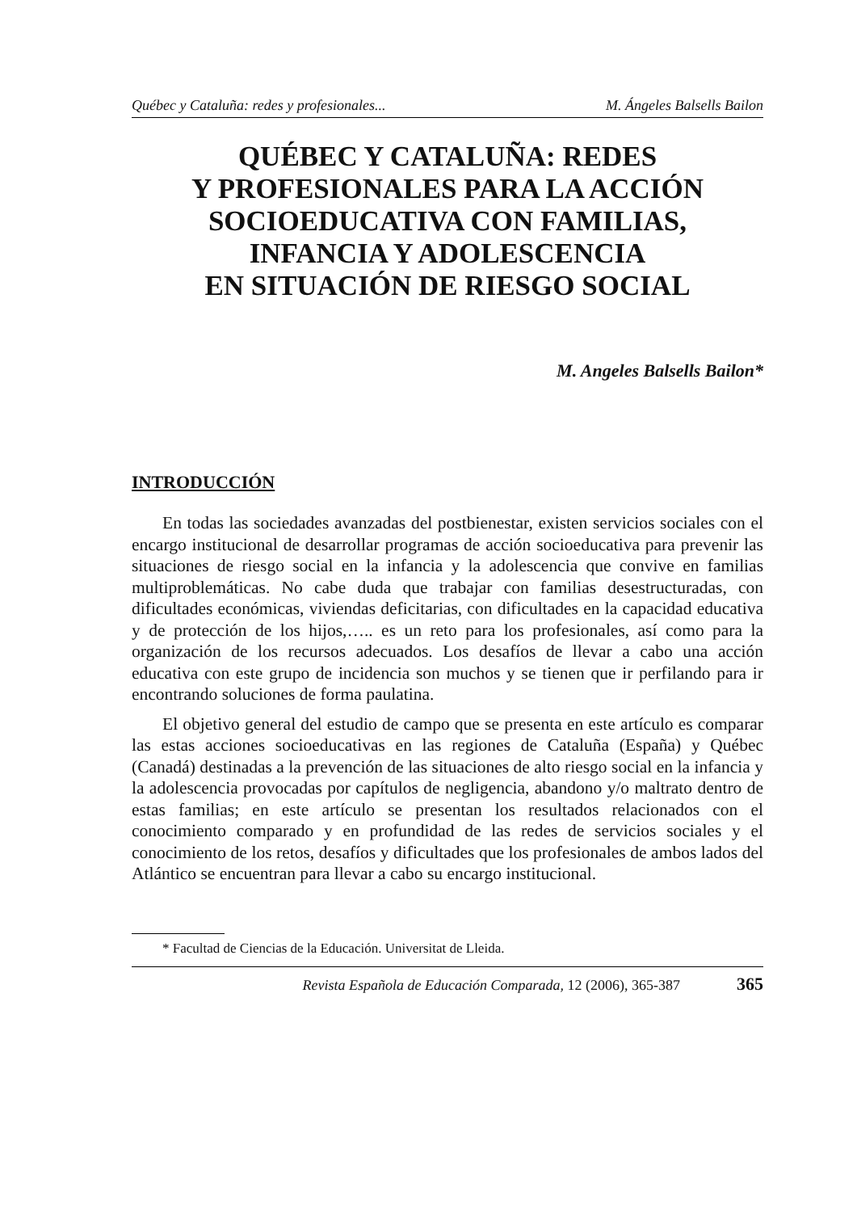Québec y Cataluña: redes y profesionales... M. Ángeles Balsells Bailon
QUÉBEC Y CATALUÑA: REDES
Y PROFESIONALES PARA LA ACCIÓN
SOCIOEDUCATIVA CON FAMILIAS,
INFANCIA Y ADOLESCENCIA
EN SITUACIÓN DE RIESGO SOCIAL
M. Angeles Balsells Bailon*
INTRODUCCIÓN
En todas las sociedades avanzadas del postbienestar, existen servicios sociales con el encargo institucional de desarrollar programas de acción socioeducativa para prevenir las situaciones de riesgo social en la infancia y la adolescencia que convive en familias multiproblemáticas. No cabe duda que trabajar con familias desestructuradas, con dificultades económicas, viviendas deficitarias, con dificultades en la capacidad educativa y de protección de los hijos,….. es un reto para los profesionales, así como para la organización de los recursos adecuados. Los desafíos de llevar a cabo una acción educativa con este grupo de incidencia son muchos y se tienen que ir perfilando para ir encontrando soluciones de forma paulatina.
El objetivo general del estudio de campo que se presenta en este artículo es comparar las estas acciones socioeducativas en las regiones de Cataluña (España) y Québec (Canadá) destinadas a la prevención de las situaciones de alto riesgo social en la infancia y la adolescencia provocadas por capítulos de negligencia, abandono y/o maltrato dentro de estas familias; en este artículo se presentan los resultados relacionados con el conocimiento comparado y en profundidad de las redes de servicios sociales y el conocimiento de los retos, desafíos y dificultades que los profesionales de ambos lados del Atlántico se encuentran para llevar a cabo su encargo institucional.
* Facultad de Ciencias de la Educación. Universitat de Lleida.
Revista Española de Educación Comparada, 12 (2006), 365-387 365